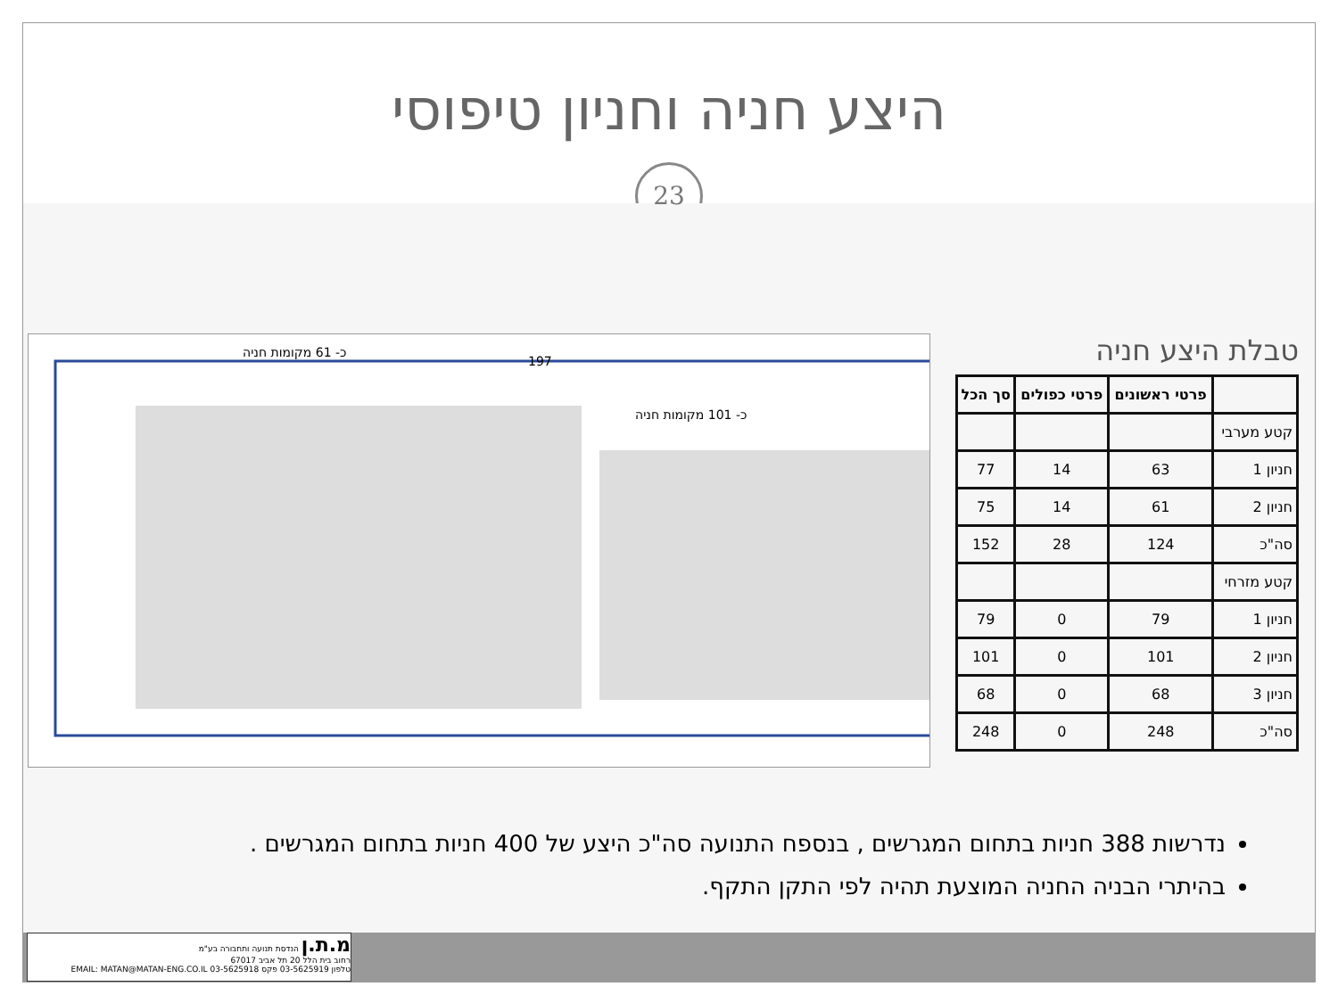היצע חניה וחניון טיפוסי
23
כ- 61 מקומות חניה
197
כ- 101 מקומות חניה
טבלת היצע חניה
| | פרטי ראשונים | פרטי כפולים | סך הכל |
| --- | --- | --- | --- |
| קטע מערבי | | | |
| חניון 1 | 63 | 14 | 77 |
| חניון 2 | 61 | 14 | 75 |
| סה"כ | 124 | 28 | 152 |
| קטע מזרחי | | | |
| חניון 1 | 79 | 0 | 79 |
| חניון 2 | 101 | 0 | 101 |
| חניון 3 | 68 | 0 | 68 |
| סה"כ | 248 | 0 | 248 |
נדרשות 388 חניות בתחום המגרשים , בנספח התנועה סה"כ היצע של 400 חניות בתחום המגרשים .
בהיתרי הבניה החניה המוצעת תהיה לפי התקן התקף.
מ.ת.ן הנדסת תנועה ותחבורה בע"מ
רחוב בית הלל 20 תל אביב 67017
טלפון 03-5625919 פקס 03-5625918 EMAIL: MATAN@MATAN-ENG.CO.IL